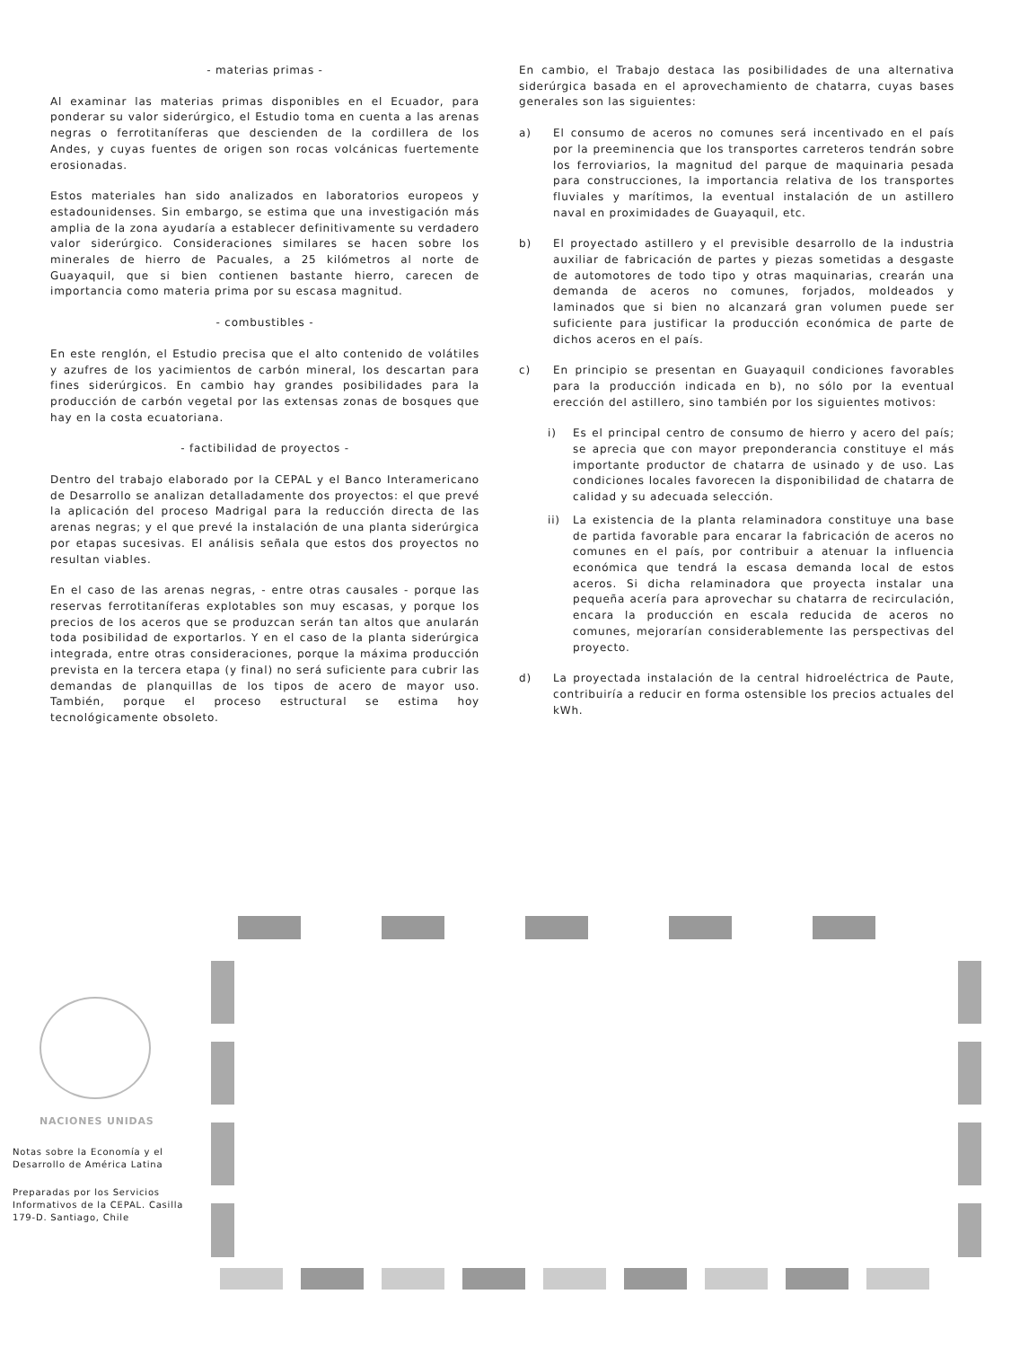- materias primas -
Al examinar las materias primas disponibles en el Ecuador, para ponderar su valor siderúrgico, el Estudio toma en cuenta a las arenas negras o ferrotitaníferas que descienden de la cordillera de los Andes, y cuyas fuentes de origen son rocas volcánicas fuertemente erosionadas.
Estos materiales han sido analizados en laboratorios europeos y estadounidenses. Sin embargo, se estima que una investigación más amplia de la zona ayudaría a establecer definitivamente su verdadero valor siderúrgico. Consideraciones similares se hacen sobre los minerales de hierro de Pacuales, a 25 kilómetros al norte de Guayaquil, que si bien contienen bastante hierro, carecen de importancia como materia prima por su escasa magnitud.
- combustibles -
En este renglón, el Estudio precisa que el alto contenido de volátiles y azufres de los yacimientos de carbón mineral, los descartan para fines siderúrgicos. En cambio hay grandes posibilidades para la producción de carbón vegetal por las extensas zonas de bosques que hay en la costa ecuatoriana.
- factibilidad de proyectos -
Dentro del trabajo elaborado por la CEPAL y el Banco Interamericano de Desarrollo se analizan detalladamente dos proyectos: el que prevé la aplicación del proceso Madrigal para la reducción directa de las arenas negras; y el que prevé la instalación de una planta siderúrgica por etapas sucesivas. El análisis señala que estos dos proyectos no resultan viables.
En el caso de las arenas negras, - entre otras causales - porque las reservas ferrotitaníferas explotables son muy escasas, y porque los precios de los aceros que se produzcan serán tan altos que anularán toda posibilidad de exportarlos. Y en el caso de la planta siderúrgica integrada, entre otras consideraciones, porque la máxima producción prevista en la tercera etapa (y final) no será suficiente para cubrir las demandas de planquillas de los tipos de acero de mayor uso. También, porque el proceso estructural se estima hoy tecnológicamente obsoleto.
En cambio, el Trabajo destaca las posibilidades de una alternativa siderúrgica basada en el aprovechamiento de chatarra, cuyas bases generales son las siguientes:
a) El consumo de aceros no comunes será incentivado en el país por la preeminencia que los transportes carreteros tendrán sobre los ferroviarios, la magnitud del parque de maquinaria pesada para construcciones, la importancia relativa de los transportes fluviales y marítimos, la eventual instalación de un astillero naval en proximidades de Guayaquil, etc.
b) El proyectado astillero y el previsible desarrollo de la industria auxiliar de fabricación de partes y piezas sometidas a desgaste de automotores de todo tipo y otras maquinarias, crearán una demanda de aceros no comunes, forjados, moldeados y laminados que si bien no alcanzará gran volumen puede ser suficiente para justificar la producción económica de parte de dichos aceros en el país.
c) En principio se presentan en Guayaquil condiciones favorables para la producción indicada en b), no sólo por la eventual erección del astillero, sino también por los siguientes motivos:
i) Es el principal centro de consumo de hierro y acero del país; se aprecia que con mayor preponderancia constituye el más importante productor de chatarra de usinado y de uso. Las condiciones locales favorecen la disponibilidad de chatarra de calidad y su adecuada selección.
ii) La existencia de la planta relaminadora constituye una base de partida favorable para encarar la fabricación de aceros no comunes en el país, por contribuir a atenuar la influencia económica que tendrá la escasa demanda local de estos aceros. Si dicha relaminadora que proyecta instalar una pequeña acería para aprovechar su chatarra de recirculación, encara la producción en escala reducida de aceros no comunes, mejorarían considerablemente las perspectivas del proyecto.
d) La proyectada instalación de la central hidroeléctrica de Paute, contribuiría a reducir en forma ostensible los precios actuales del kWh.
NACIONES UNIDAS
Notas sobre la Economía y el Desarrollo de América Latina
Preparadas por los Servicios Informativos de la CEPAL. Casilla 179-D. Santiago, Chile